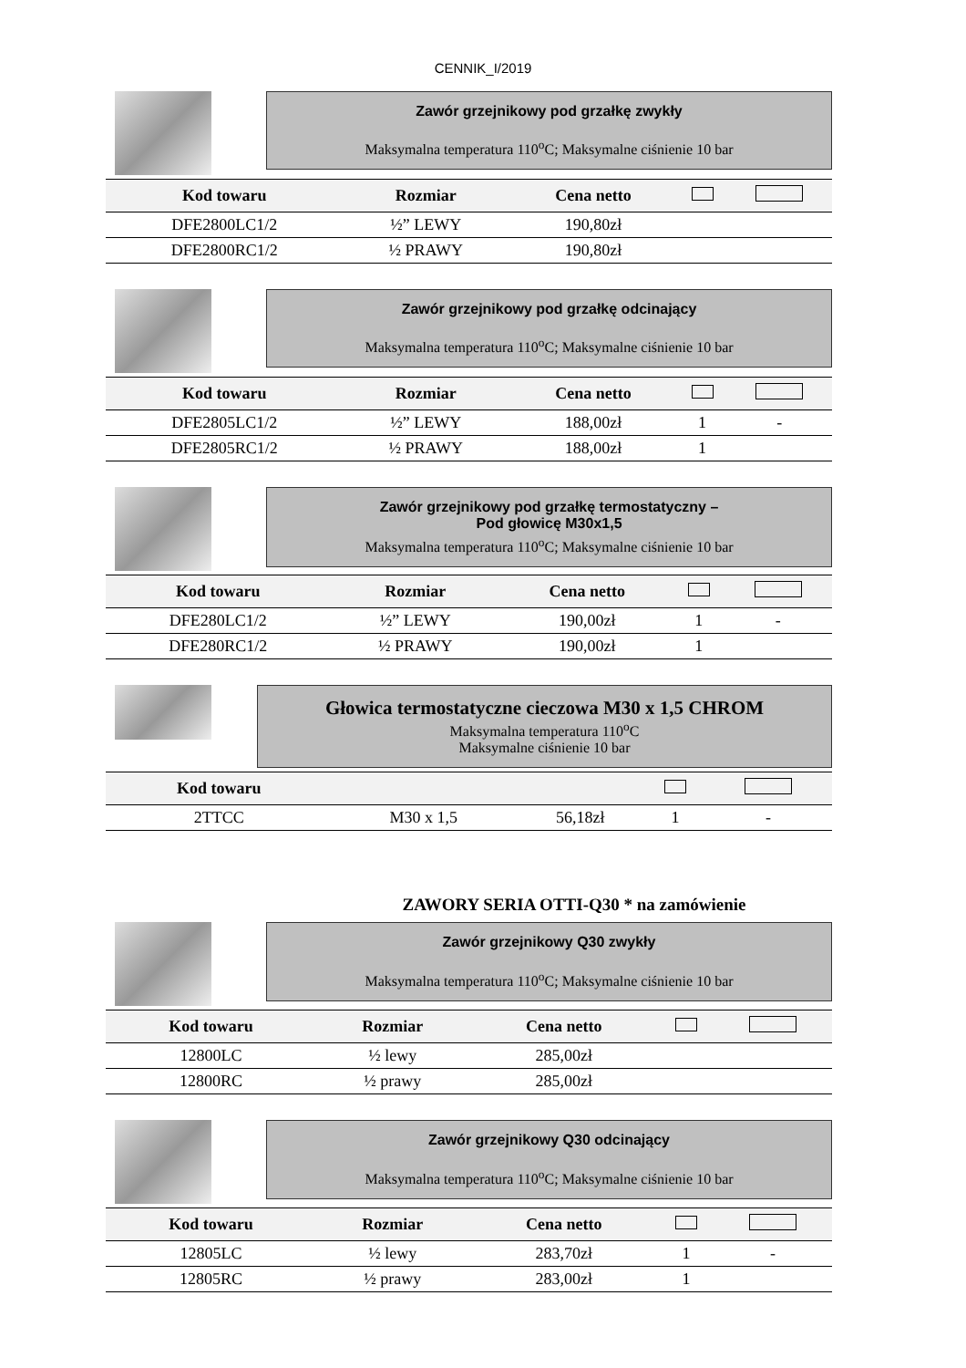CENNIK_I/2019
Zawór grzejnikowy pod grzałkę zwykły
Maksymalna temperatura 110<sup>o</sup>C; Maksymalne ciśnienie 10 bar
| Kod towaru | Rozmiar | Cena netto | | |
| --- | --- | --- | --- | --- |
| DFE2800LC1/2 | ½” LEWY | 190,80zł | | |
| DFE2800RC1/2 | ½ PRAWY | 190,80zł | | |
Zawór grzejnikowy pod grzałkę odcinający
Maksymalna temperatura 110<sup>o</sup>C; Maksymalne ciśnienie 10 bar
| Kod towaru | Rozmiar | Cena netto | | |
| --- | --- | --- | --- | --- |
| DFE2805LC1/2 | ½” LEWY | 188,00zł | 1 | - |
| DFE2805RC1/2 | ½ PRAWY | 188,00zł | 1 | |
Zawór grzejnikowy pod grzałkę termostatyczny –
Pod głowicę M30x1,5
Maksymalna temperatura 110<sup>o</sup>C; Maksymalne ciśnienie 10 bar
| Kod towaru | Rozmiar | Cena netto | | |
| --- | --- | --- | --- | --- |
| DFE280LC1/2 | ½” LEWY | 190,00zł | 1 | - |
| DFE280RC1/2 | ½ PRAWY | 190,00zł | 1 | |
Głowica termostatyczne cieczowa M30 x 1,5 CHROM
Maksymalna temperatura 110<sup>o</sup>C
Maksymalne ciśnienie 10 bar
| Kod towaru | | | | |
| --- | --- | --- | --- | --- |
| 2TTCC | M30 x 1,5 | 56,18zł | 1 | - |
ZAWORY SERIA OTTI-Q30 * na zamówienie
Zawór grzejnikowy Q30 zwykły
Maksymalna temperatura 110<sup>o</sup>C; Maksymalne ciśnienie 10 bar
| Kod towaru | Rozmiar | Cena netto | | |
| --- | --- | --- | --- | --- |
| 12800LC | ½ lewy | 285,00zł | | |
| 12800RC | ½ prawy | 285,00zł | | |
Zawór grzejnikowy Q30 odcinający
Maksymalna temperatura 110<sup>o</sup>C; Maksymalne ciśnienie 10 bar
| Kod towaru | Rozmiar | Cena netto | | |
| --- | --- | --- | --- | --- |
| 12805LC | ½ lewy | 283,70zł | 1 | - |
| 12805RC | ½ prawy | 283,00zł | 1 | |